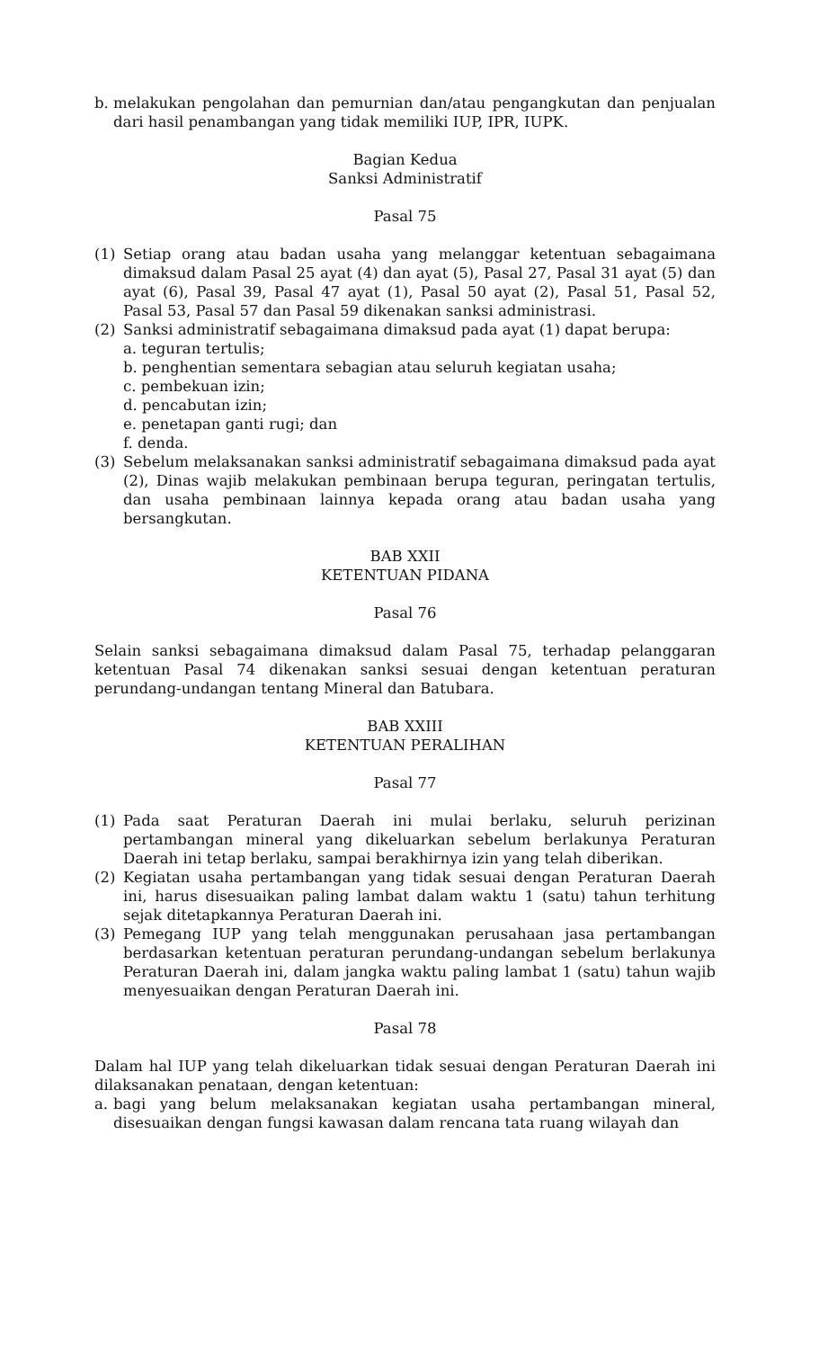b. melakukan pengolahan dan pemurnian dan/atau pengangkutan dan penjualan dari hasil penambangan yang tidak memiliki IUP, IPR, IUPK.
Bagian Kedua
Sanksi Administratif
Pasal 75
(1) Setiap orang atau badan usaha yang melanggar ketentuan sebagaimana dimaksud dalam Pasal 25 ayat (4) dan ayat (5), Pasal 27, Pasal 31 ayat (5) dan ayat (6), Pasal 39, Pasal 47 ayat (1), Pasal 50 ayat (2), Pasal 51, Pasal 52, Pasal 53, Pasal 57 dan Pasal 59 dikenakan sanksi administrasi.
(2) Sanksi administratif sebagaimana dimaksud pada ayat (1) dapat berupa:
a. teguran tertulis;
b. penghentian sementara sebagian atau seluruh kegiatan usaha;
c. pembekuan izin;
d. pencabutan izin;
e. penetapan ganti rugi; dan
f. denda.
(3) Sebelum melaksanakan sanksi administratif sebagaimana dimaksud pada ayat (2), Dinas wajib melakukan pembinaan berupa teguran, peringatan tertulis, dan usaha pembinaan lainnya kepada orang atau badan usaha yang bersangkutan.
BAB XXII
KETENTUAN PIDANA
Pasal 76
Selain sanksi sebagaimana dimaksud dalam Pasal 75, terhadap pelanggaran ketentuan Pasal 74 dikenakan sanksi sesuai dengan ketentuan peraturan perundang-undangan tentang Mineral dan Batubara.
BAB XXIII
KETENTUAN PERALIHAN
Pasal 77
(1) Pada saat Peraturan Daerah ini mulai berlaku, seluruh perizinan pertambangan mineral yang dikeluarkan sebelum berlakunya Peraturan Daerah ini tetap berlaku, sampai berakhirnya izin yang telah diberikan.
(2) Kegiatan usaha pertambangan yang tidak sesuai dengan Peraturan Daerah ini, harus disesuaikan paling lambat dalam waktu 1 (satu) tahun terhitung sejak ditetapkannya Peraturan Daerah ini.
(3) Pemegang IUP yang telah menggunakan perusahaan jasa pertambangan berdasarkan ketentuan peraturan perundang-undangan sebelum berlakunya Peraturan Daerah ini, dalam jangka waktu paling lambat 1 (satu) tahun wajib menyesuaikan dengan Peraturan Daerah ini.
Pasal 78
Dalam hal IUP yang telah dikeluarkan tidak sesuai dengan Peraturan Daerah ini dilaksanakan penataan, dengan ketentuan:
a. bagi yang belum melaksanakan kegiatan usaha pertambangan mineral, disesuaikan dengan fungsi kawasan dalam rencana tata ruang wilayah dan